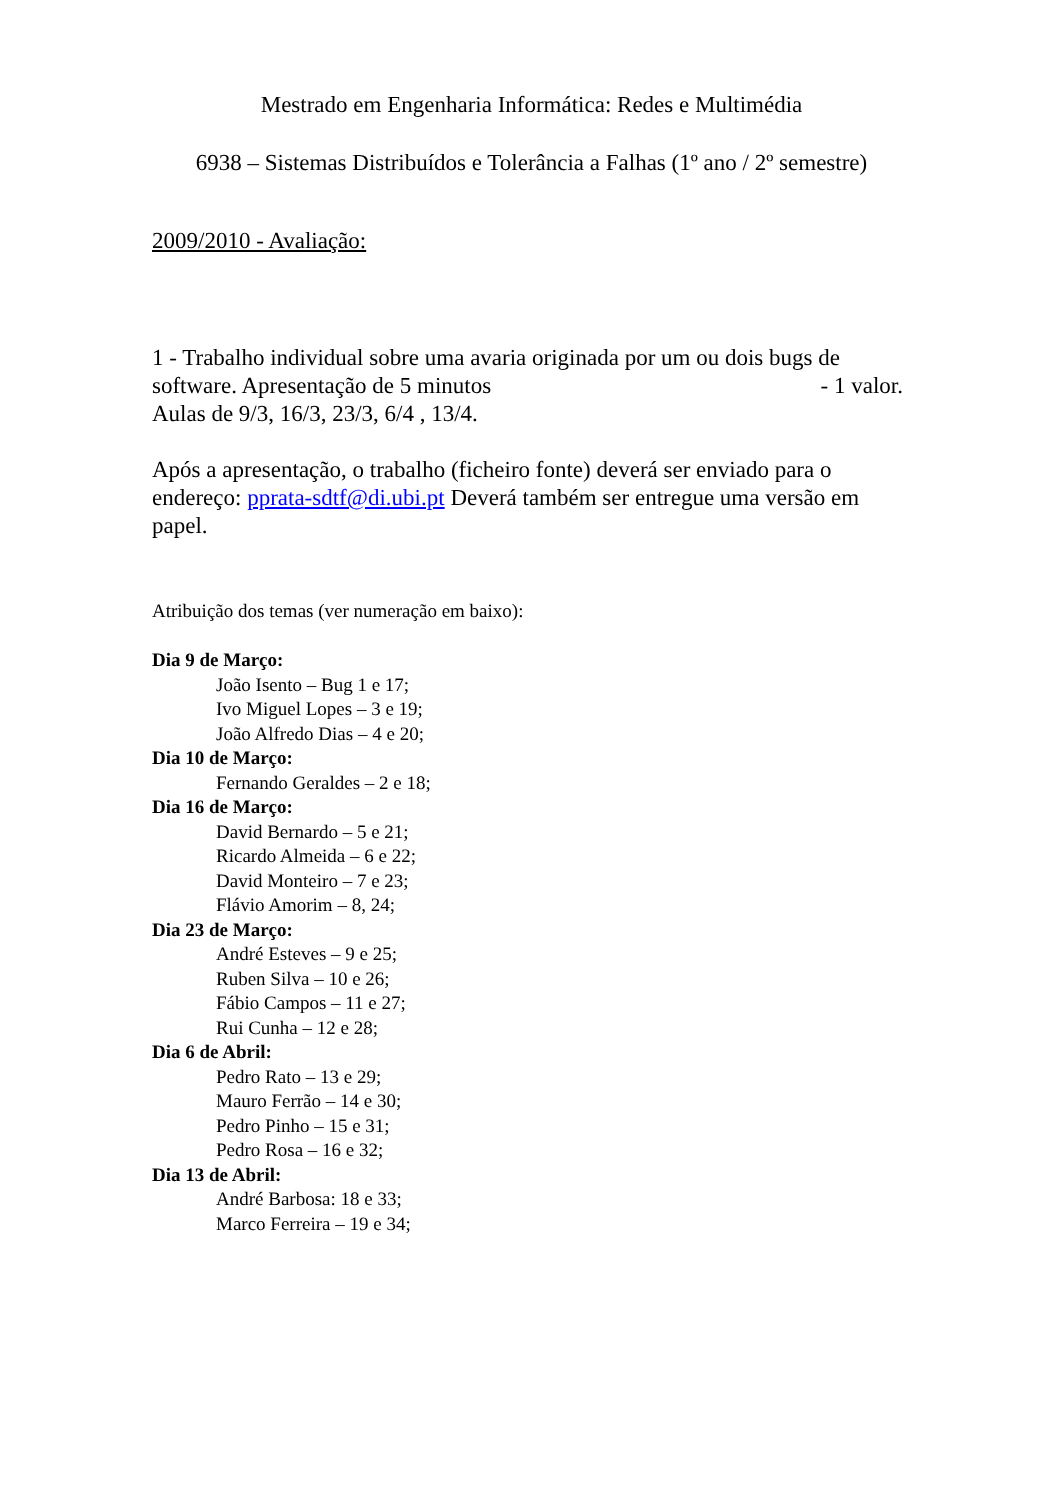Mestrado em Engenharia Informática: Redes e Multimédia
6938 – Sistemas Distribuídos e Tolerância a Falhas (1º ano / 2º semestre)
2009/2010 - Avaliação:
1 - Trabalho individual sobre uma avaria originada por um ou dois bugs de
software. Apresentação de 5 minutos - 1 valor.
Aulas de 9/3, 16/3, 23/3, 6/4 , 13/4.
Após a apresentação, o trabalho (ficheiro fonte) deverá ser enviado para o endereço: pprata-sdtf@di.ubi.pt Deverá também ser entregue uma versão em papel.
Atribuição dos temas (ver numeração em baixo):
Dia 9 de Março:
João Isento – Bug 1 e 17;
Ivo Miguel Lopes – 3 e 19;
João Alfredo Dias – 4 e 20;
Dia 10 de Março:
Fernando Geraldes – 2 e 18;
Dia 16 de Março:
David Bernardo – 5 e 21;
Ricardo Almeida – 6 e 22;
David Monteiro – 7 e 23;
Flávio Amorim – 8, 24;
Dia 23 de Março:
André Esteves – 9 e 25;
Ruben Silva – 10 e 26;
Fábio Campos – 11 e 27;
Rui Cunha – 12 e 28;
Dia 6 de Abril:
Pedro Rato – 13 e 29;
Mauro Ferrão – 14 e 30;
Pedro Pinho – 15 e 31;
Pedro Rosa – 16 e 32;
Dia 13 de Abril:
André Barbosa: 18 e 33;
Marco Ferreira – 19 e 34;